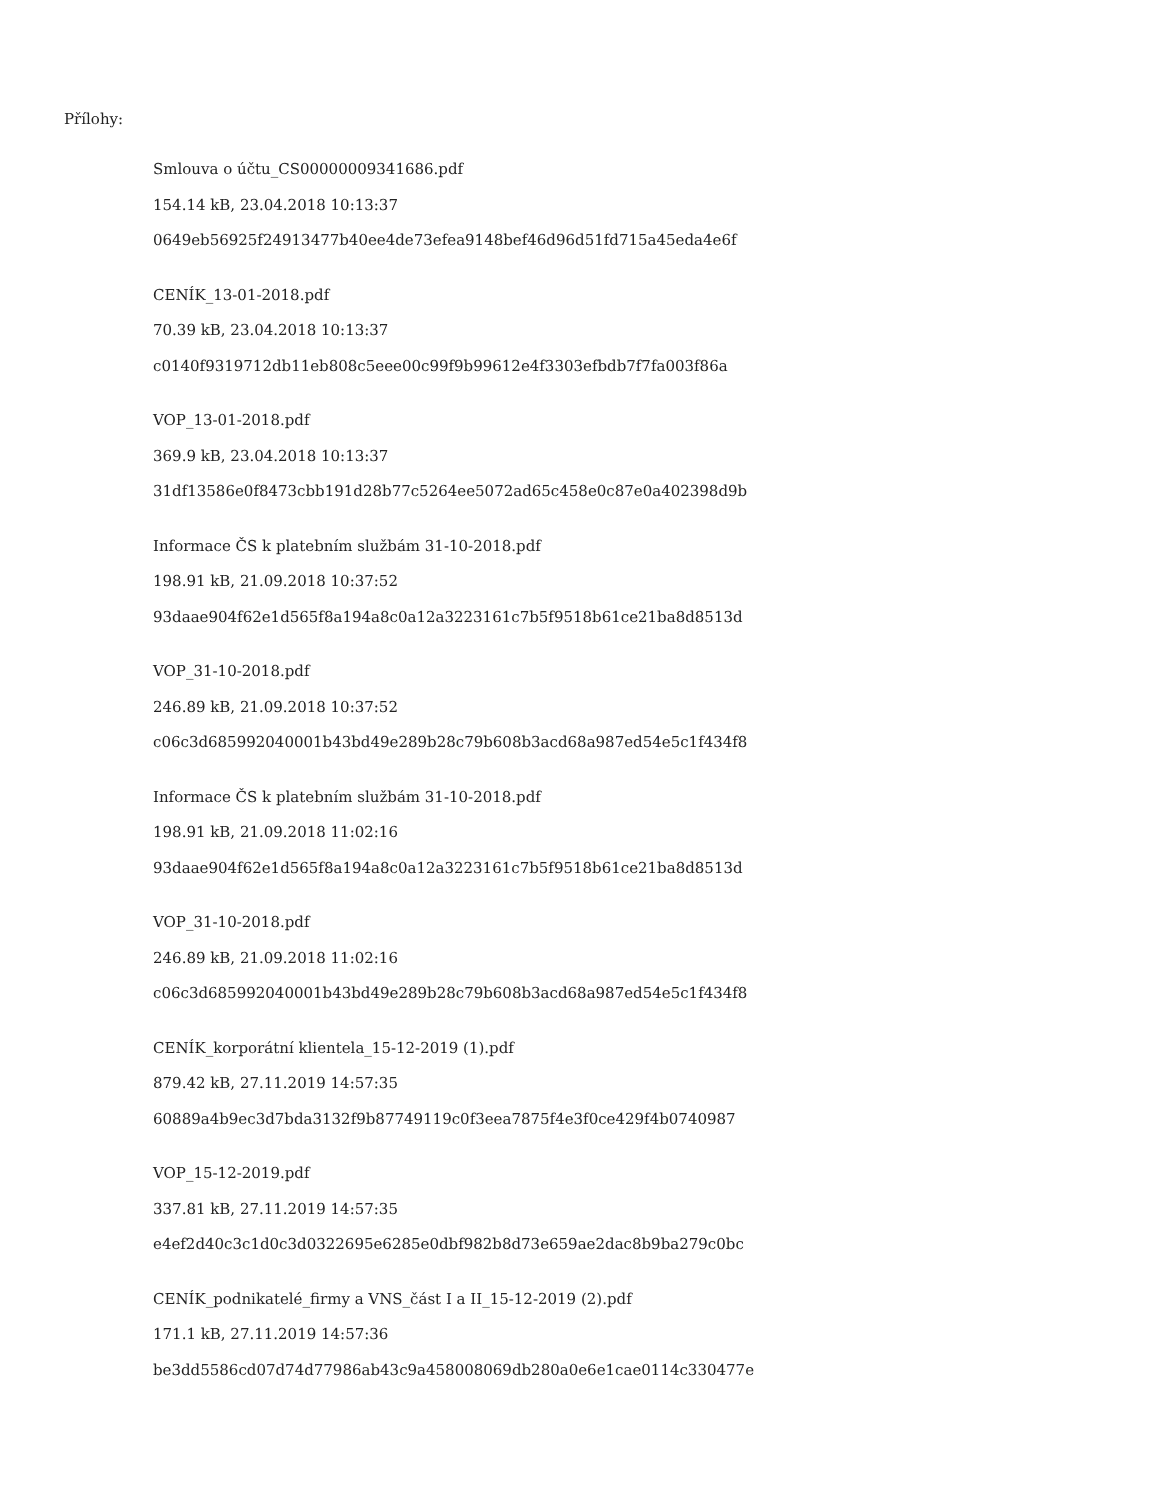Přílohy:
Smlouva o účtu_CS00000009341686.pdf
154.14 kB, 23.04.2018 10:13:37
0649eb56925f24913477b40ee4de73efea9148bef46d96d51fd715a45eda4e6f
CENÍK_13-01-2018.pdf
70.39 kB, 23.04.2018 10:13:37
c0140f9319712db11eb808c5eee00c99f9b99612e4f3303efbdb7f7fa003f86a
VOP_13-01-2018.pdf
369.9 kB, 23.04.2018 10:13:37
31df13586e0f8473cbb191d28b77c5264ee5072ad65c458e0c87e0a402398d9b
Informace ČS k platebním službám 31-10-2018.pdf
198.91 kB, 21.09.2018 10:37:52
93daae904f62e1d565f8a194a8c0a12a3223161c7b5f9518b61ce21ba8d8513d
VOP_31-10-2018.pdf
246.89 kB, 21.09.2018 10:37:52
c06c3d685992040001b43bd49e289b28c79b608b3acd68a987ed54e5c1f434f8
Informace ČS k platebním službám 31-10-2018.pdf
198.91 kB, 21.09.2018 11:02:16
93daae904f62e1d565f8a194a8c0a12a3223161c7b5f9518b61ce21ba8d8513d
VOP_31-10-2018.pdf
246.89 kB, 21.09.2018 11:02:16
c06c3d685992040001b43bd49e289b28c79b608b3acd68a987ed54e5c1f434f8
CENÍK_korporátní klientela_15-12-2019 (1).pdf
879.42 kB, 27.11.2019 14:57:35
60889a4b9ec3d7bda3132f9b87749119c0f3eea7875f4e3f0ce429f4b0740987
VOP_15-12-2019.pdf
337.81 kB, 27.11.2019 14:57:35
e4ef2d40c3c1d0c3d0322695e6285e0dbf982b8d73e659ae2dac8b9ba279c0bc
CENÍK_podnikatelé_firmy a VNS_část I a II_15-12-2019 (2).pdf
171.1 kB, 27.11.2019 14:57:36
be3dd5586cd07d74d77986ab43c9a458008069db280a0e6e1cae0114c330477e